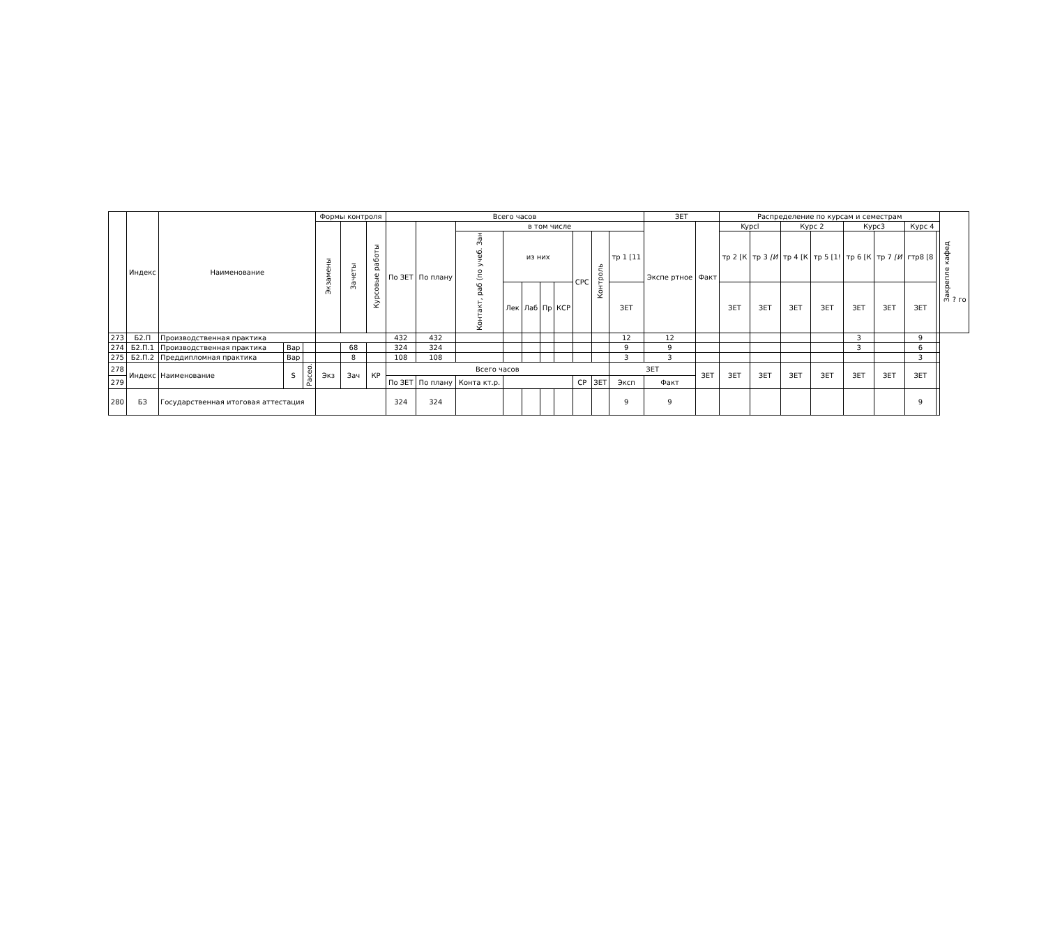| | Индекс | Наименование | | | Формы контроля | | | Всего часов | | | | | | | | | | ЗЕТ | | Распределение по курсам и семестрам | | | | | | | | Закрепле кафед ? го |
| --- | --- | --- | --- | --- | --- | --- | --- | --- | --- | --- | --- | --- | --- | --- | --- | --- | --- | --- | --- | --- | --- | --- | --- | --- | --- | --- | --- | --- |
| | | | | | Экзамены | Зачеты | Курсовые работы | По ЗЕТ | По плану | в том числе | | | | | | | | Экспе ртное | Факт | Kypcl | | Курс 2 | | Курс3 | | Курс 4 | | |
| | | | | | | | | | | Контакт, раб (по учеб. Зан | из них | | | | СРС | Контроль | тр 1 [11 | | | тр 2 [К | тр 3 [И | тр 4 [К | тр 5 [1! | тр 6 [К | тр 7 [И | гтр8 [8 | | |
| | | | | | | | | | | | Лек | Лаб | Пр | КСР | | | ЗЕТ | | | ЗЕТ | ЗЕТ | ЗЕТ | ЗЕТ | ЗЕТ | ЗЕТ | ЗЕТ | | |
| 273 | Б2.П | Производственная практика | | | | | | 432 | 432 | | | | | | | | 12 | 12 | | | | | | 3 | | 9 | | |
| 274 | Б2.П.1 | Производственная практика | Вар | | | 68 | | 324 | 324 | | | | | | | | 9 | 9 | | | | | | 3 | | 6 | | |
| 275 | Б2.П.2 | Преддипломная практика | Вар | | | 8 | | 108 | 108 | | | | | | | | 3 | 3 | | | | | | | | 3 | | |
| 278 | Индекс | Наименование | S | Расео. | Экз | Зач | КР | Всего часов | | | | | | | | | ЗЕТ | | ЗЕТ | ЗЕТ | ЗЕТ | ЗЕТ | ЗЕТ | ЗЕТ | ЗЕТ | ЗЕТ | | |
| 279 | | | | | | | | По ЗЕТ | По плану | Конта кт.р. | | | | | СР | ЗЕТ | Эксп | Факт | | | | | | | | | | |
| 280 | БЗ | Государственная итоговая аттестация | | | | | | 324 | 324 | | | | | | | | 9 | 9 | | | | | | | | 9 | | |